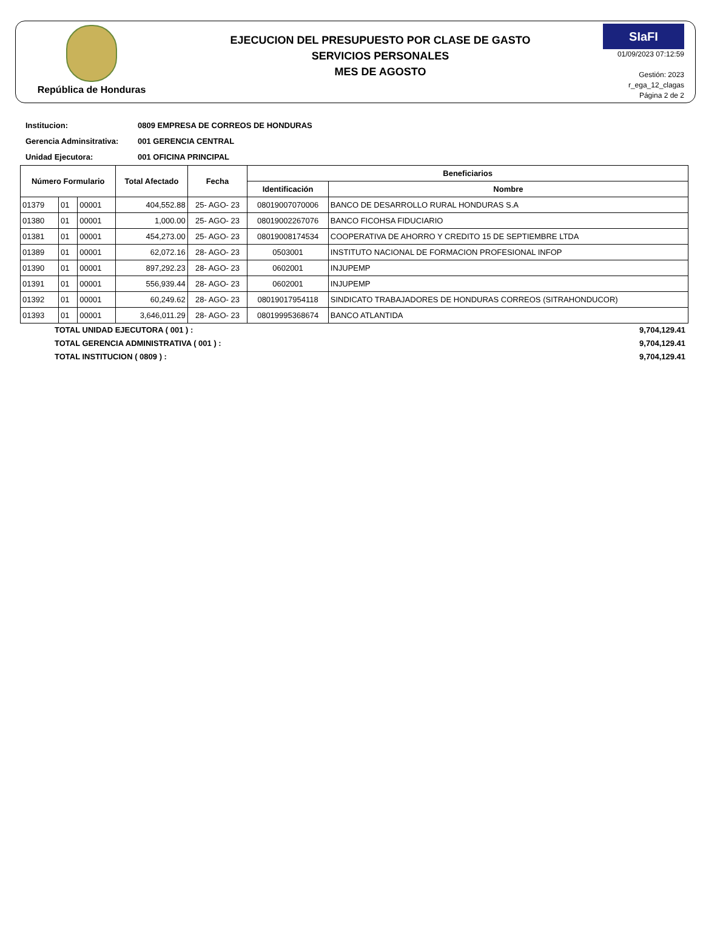República de Honduras
EJECUCION DEL PRESUPUESTO POR CLASE DE GASTO
SERVICIOS PERSONALES
MES DE AGOSTO
SIaFI
01/09/2023 07:12:59
Gestión: 2023
r_ega_12_clagas
Página 2 de 2
Institucion: 0809 EMPRESA DE CORREOS DE HONDURAS
Gerencia Adminsitrativa: 001 GERENCIA CENTRAL
Unidad Ejecutora: 001 OFICINA PRINCIPAL
| Número Formulario | | | Total Afectado | Fecha | Beneficiarios | |
| --- | --- | --- | --- | --- | --- | --- |
| | | | | | Identificación | Nombre |
| 01379 | 01 | 00001 | 404,552.88 | 25- AGO- 23 | 08019007070006 | BANCO DE DESARROLLO RURAL HONDURAS S.A |
| 01380 | 01 | 00001 | 1,000.00 | 25- AGO- 23 | 08019002267076 | BANCO FICOHSA FIDUCIARIO |
| 01381 | 01 | 00001 | 454,273.00 | 25- AGO- 23 | 08019008174534 | COOPERATIVA DE AHORRO Y CREDITO 15 DE SEPTIEMBRE LTDA |
| 01389 | 01 | 00001 | 62,072.16 | 28- AGO- 23 | 0503001 | INSTITUTO NACIONAL DE FORMACION PROFESIONAL INFOP |
| 01390 | 01 | 00001 | 897,292.23 | 28- AGO- 23 | 0602001 | INJUPEMP |
| 01391 | 01 | 00001 | 556,939.44 | 28- AGO- 23 | 0602001 | INJUPEMP |
| 01392 | 01 | 00001 | 60,249.62 | 28- AGO- 23 | 08019017954118 | SINDICATO TRABAJADORES DE HONDURAS CORREOS (SITRAHONDUCOR) |
| 01393 | 01 | 00001 | 3,646,011.29 | 28- AGO- 23 | 08019995368674 | BANCO ATLANTIDA |
TOTAL UNIDAD EJECUTORA ( 001 ) : 9,704,129.41
TOTAL GERENCIA ADMINISTRATIVA ( 001 ) : 9,704,129.41
TOTAL INSTITUCION ( 0809 ) : 9,704,129.41